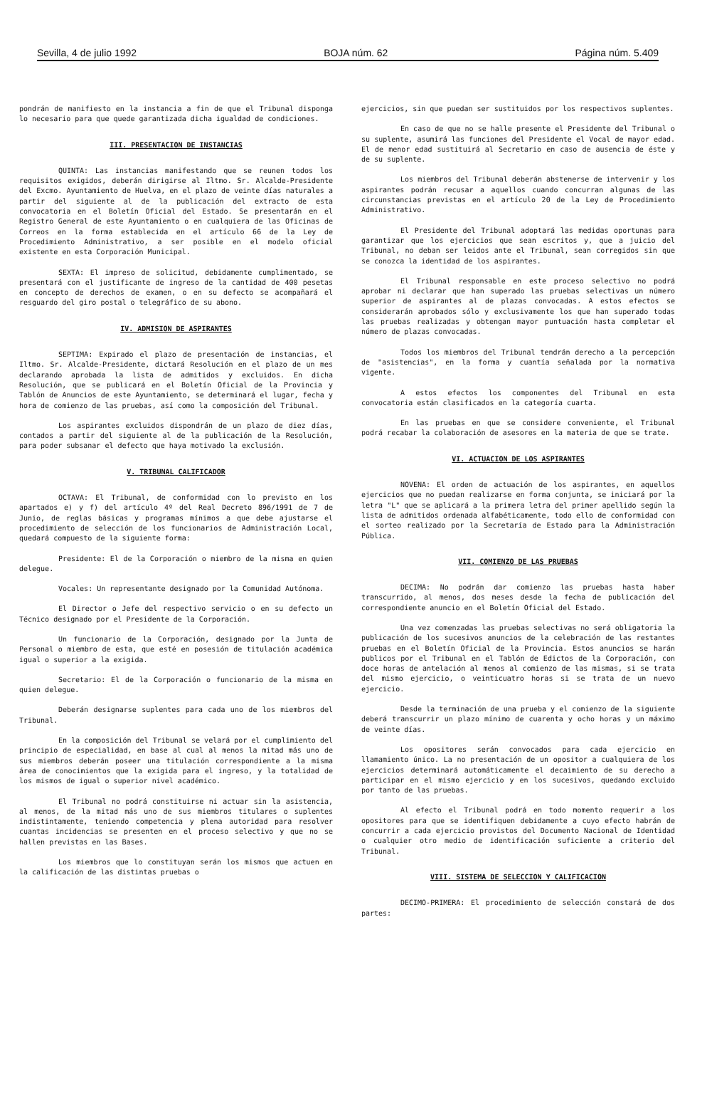Sevilla, 4 de julio 1992 BOJA núm. 62 Página núm. 5.409
pondrán de manifiesto en la instancia a fin de que el Tribunal disponga lo necesario para que quede garantizada dicha igualdad de condiciones.
III. PRESENTACION DE INSTANCIAS
QUINTA: Las instancias manifestando que se reunen todos los requisitos exigidos, deberán dirigirse al Iltmo. Sr. Alcalde-Presidente del Excmo. Ayuntamiento de Huelva, en el plazo de veinte días naturales a partir del siguiente al de la publicación del extracto de esta convocatoria en el Boletín Oficial del Estado. Se presentarán en el Registro General de este Ayuntamiento o en cualquiera de las Oficinas de Correos en la forma establecida en el artículo 66 de la Ley de Procedimiento Administrativo, a ser posible en el modelo oficial existente en esta Corporación Municipal.
SEXTA: El impreso de solicitud, debidamente cumplimentado, se presentará con el justificante de ingreso de la cantidad de 400 pesetas en concepto de derechos de examen, o en su defecto se acompañará el resguardo del giro postal o telegráfico de su abono.
IV. ADMISION DE ASPIRANTES
SEPTIMA: Expirado el plazo de presentación de instancias, el Iltmo. Sr. Alcalde-Presidente, dictará Resolución en el plazo de un mes declarando aprobada la lista de admitidos y excluidos. En dicha Resolución, que se publicará en el Boletín Oficial de la Provincia y Tablón de Anuncios de este Ayuntamiento, se determinará el lugar, fecha y hora de comienzo de las pruebas, así como la composición del Tribunal.
Los aspirantes excluidos dispondrán de un plazo de diez días, contados a partir del siguiente al de la publicación de la Resolución, para poder subsanar el defecto que haya motivado la exclusión.
V. TRIBUNAL CALIFICADOR
OCTAVA: El Tribunal, de conformidad con lo previsto en los apartados e) y f) del artículo 4º del Real Decreto 896/1991 de 7 de Junio, de reglas básicas y programas mínimos a que debe ajustarse el procedimiento de selección de los funcionarios de Administración Local, quedará compuesto de la siguiente forma:
Presidente: El de la Corporación o miembro de la misma en quien delegue.
Vocales: Un representante designado por la Comunidad Autónoma.
El Director o Jefe del respectivo servicio o en su defecto un Técnico designado por el Presidente de la Corporación.
Un funcionario de la Corporación, designado por la Junta de Personal o miembro de esta, que esté en posesión de titulación académica igual o superior a la exigida.
Secretario: El de la Corporación o funcionario de la misma en quien delegue.
Deberán designarse suplentes para cada uno de los miembros del Tribunal.
En la composición del Tribunal se velará por el cumplimiento del principio de especialidad, en base al cual al menos la mitad más uno de sus miembros deberán poseer una titulación correspondiente a la misma área de conocimientos que la exigida para el ingreso, y la totalidad de los mismos de igual o superior nivel académico.
El Tribunal no podrá constituirse ni actuar sin la asistencia, al menos, de la mitad más uno de sus miembros titulares o suplentes indistintamente, teniendo competencia y plena autoridad para resolver cuantas incidencias se presenten en el proceso selectivo y que no se hallen previstas en las Bases.
Los miembros que lo constituyan serán los mismos que actuen en la calificación de las distintas pruebas o
ejercicios, sin que puedan ser sustituidos por los respectivos suplentes.
En caso de que no se halle presente el Presidente del Tribunal o su suplente, asumirá las funciones del Presidente el Vocal de mayor edad. El de menor edad sustituirá al Secretario en caso de ausencia de éste y de su suplente.
Los miembros del Tribunal deberán abstenerse de intervenir y los aspirantes podrán recusar a aquellos cuando concurran algunas de las circunstancias previstas en el artículo 20 de la Ley de Procedimiento Administrativo.
El Presidente del Tribunal adoptará las medidas oportunas para garantizar que los ejercicios que sean escritos y, que a juicio del Tribunal, no deban ser leidos ante el Tribunal, sean corregidos sin que se conozca la identidad de los aspirantes.
El Tribunal responsable en este proceso selectivo no podrá aprobar ni declarar que han superado las pruebas selectivas un número superior de aspirantes al de plazas convocadas. A estos efectos se considerarán aprobados sólo y exclusivamente los que han superado todas las pruebas realizadas y obtengan mayor puntuación hasta completar el número de plazas convocadas.
Todos los miembros del Tribunal tendrán derecho a la percepción de "asistencias", en la forma y cuantía señalada por la normativa vigente.
A estos efectos los componentes del Tribunal en esta convocatoria están clasificados en la categoría cuarta.
En las pruebas en que se considere conveniente, el Tribunal podrá recabar la colaboración de asesores en la materia de que se trate.
VI. ACTUACION DE LOS ASPIRANTES
NOVENA: El orden de actuación de los aspirantes, en aquellos ejercicios que no puedan realizarse en forma conjunta, se iniciará por la letra "L" que se aplicará a la primera letra del primer apellido según la lista de admitidos ordenada alfabéticamente, todo ello de conformidad con el sorteo realizado por la Secretaría de Estado para la Administración Pública.
VII. COMIENZO DE LAS PRUEBAS
DECIMA: No podrán dar comienzo las pruebas hasta haber transcurrido, al menos, dos meses desde la fecha de publicación del correspondiente anuncio en el Boletín Oficial del Estado.
Una vez comenzadas las pruebas selectivas no será obligatoria la publicación de los sucesivos anuncios de la celebración de las restantes pruebas en el Boletín Oficial de la Provincia. Estos anuncios se harán publicos por el Tribunal en el Tablón de Edictos de la Corporación, con doce horas de antelación al menos al comienzo de las mismas, si se trata del mismo ejercicio, o veinticuatro horas si se trata de un nuevo ejercicio.
Desde la terminación de una prueba y el comienzo de la siguiente deberá transcurrir un plazo mínimo de cuarenta y ocho horas y un máximo de veinte días.
Los opositores serán convocados para cada ejercicio en llamamiento único. La no presentación de un opositor a cualquiera de los ejercicios determinará automáticamente el decaimiento de su derecho a participar en el mismo ejercicio y en los sucesivos, quedando excluido por tanto de las pruebas.
Al efecto el Tribunal podrá en todo momento requerir a los opositores para que se identifiquen debidamente a cuyo efecto habrán de concurrir a cada ejercicio provistos del Documento Nacional de Identidad o cualquier otro medio de identificación suficiente a criterio del Tribunal.
VIII. SISTEMA DE SELECCION Y CALIFICACION
DECIMO-PRIMERA: El procedimiento de selección constará de dos partes: